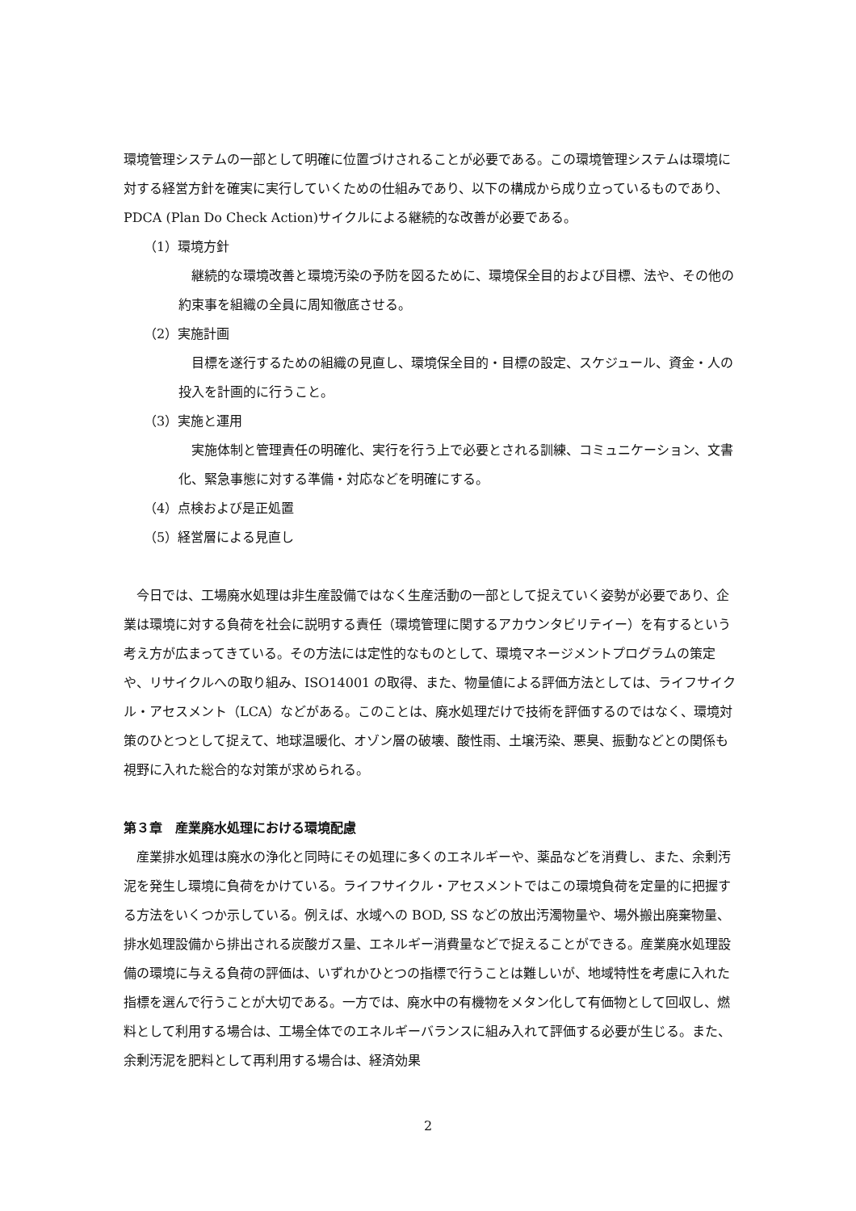環境管理システムの一部として明確に位置づけされることが必要である。この環境管理システムは環境に対する経営方針を確実に実行していくための仕組みであり、以下の構成から成り立っているものであり、PDCA (Plan Do Check Action)サイクルによる継続的な改善が必要である。
（1）環境方針
継続的な環境改善と環境汚染の予防を図るために、環境保全目的および目標、法や、その他の約束事を組織の全員に周知徹底させる。
（2）実施計画
目標を遂行するための組織の見直し、環境保全目的・目標の設定、スケジュール、資金・人の投入を計画的に行うこと。
（3）実施と運用
実施体制と管理責任の明確化、実行を行う上で必要とされる訓練、コミュニケーション、文書化、緊急事態に対する準備・対応などを明確にする。
（4）点検および是正処置
（5）経営層による見直し
今日では、工場廃水処理は非生産設備ではなく生産活動の一部として捉えていく姿勢が必要であり、企業は環境に対する負荷を社会に説明する責任（環境管理に関するアカウンタビリテイー）を有するという考え方が広まってきている。その方法には定性的なものとして、環境マネージメントプログラムの策定や、リサイクルへの取り組み、ISO14001 の取得、また、物量値による評価方法としては、ライフサイクル・アセスメント（LCA）などがある。このことは、廃水処理だけで技術を評価するのではなく、環境対策のひとつとして捉えて、地球温暖化、オゾン層の破壊、酸性雨、土壌汚染、悪臭、振動などとの関係も視野に入れた総合的な対策が求められる。
第３章　産業廃水処理における環境配慮
産業排水処理は廃水の浄化と同時にその処理に多くのエネルギーや、薬品などを消費し、また、余剰汚泥を発生し環境に負荷をかけている。ライフサイクル・アセスメントではこの環境負荷を定量的に把握する方法をいくつか示している。例えば、水域への BOD, SS などの放出汚濁物量や、場外搬出廃棄物量、排水処理設備から排出される炭酸ガス量、エネルギー消費量などで捉えることができる。産業廃水処理設備の環境に与える負荷の評価は、いずれかひとつの指標で行うことは難しいが、地域特性を考慮に入れた指標を選んで行うことが大切である。一方では、廃水中の有機物をメタン化して有価物として回収し、燃料として利用する場合は、工場全体でのエネルギーバランスに組み入れて評価する必要が生じる。また、余剰汚泥を肥料として再利用する場合は、経済効果
2